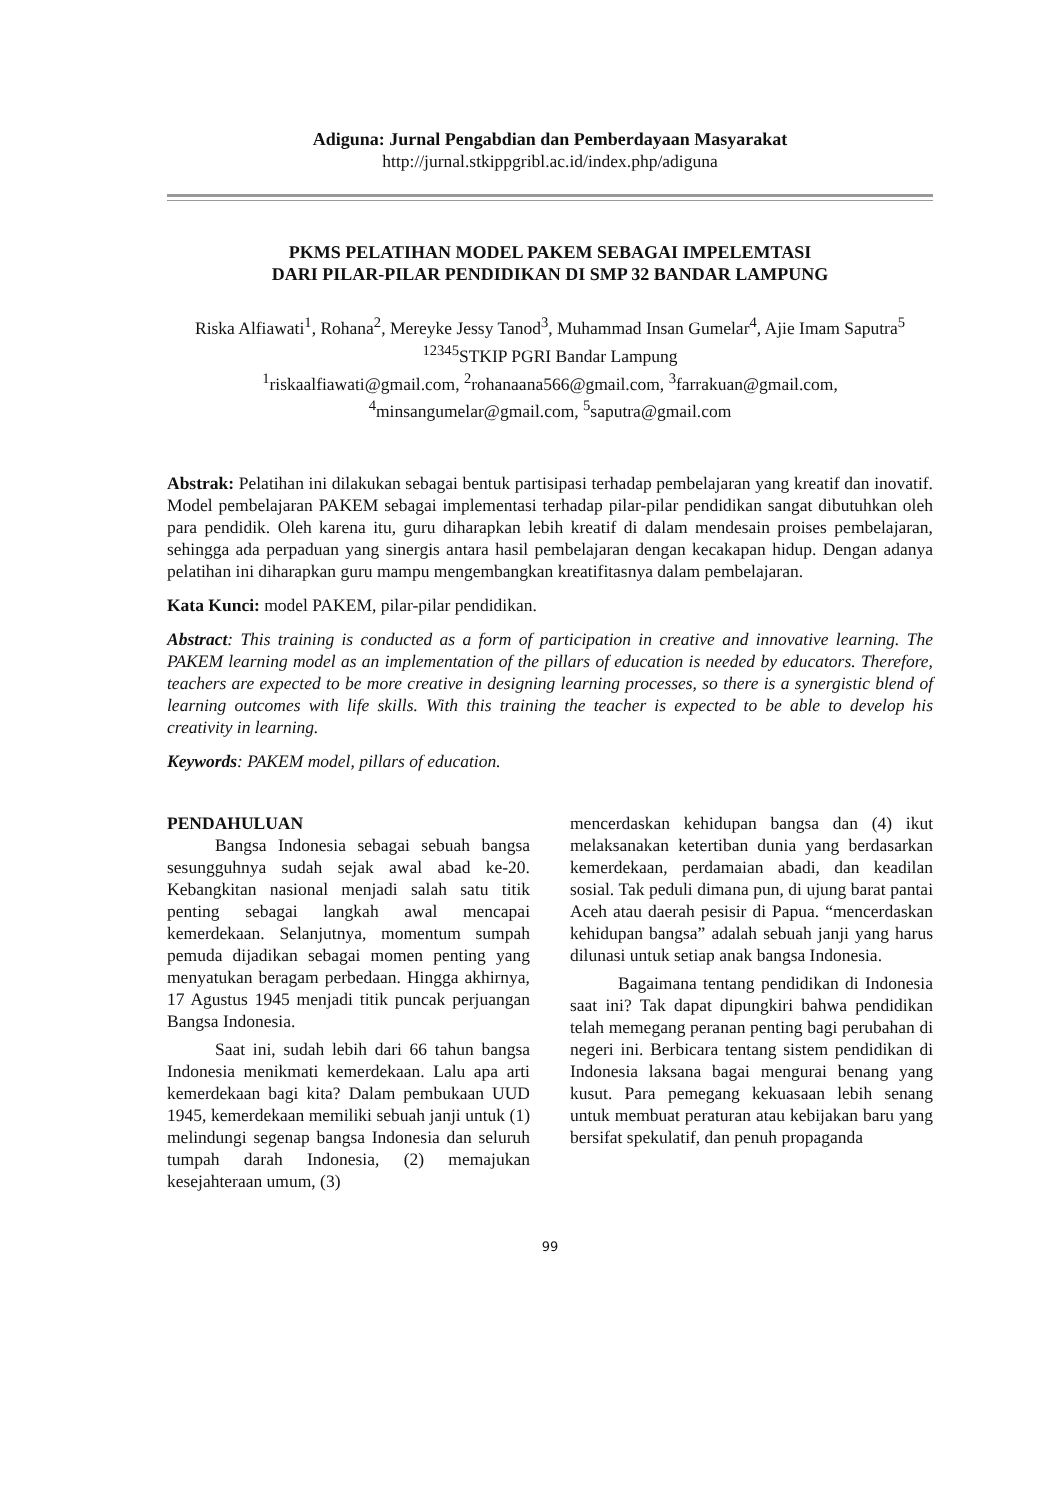Adiguna: Jurnal Pengabdian dan Pemberdayaan Masyarakat
http://jurnal.stkippgribl.ac.id/index.php/adiguna
PKMS PELATIHAN MODEL PAKEM SEBAGAI IMPELEMTASI
DARI PILAR-PILAR PENDIDIKAN DI SMP 32 BANDAR LAMPUNG
Riska Alfiawati<sup>1</sup>, Rohana<sup>2</sup>, Mereyke Jessy Tanod<sup>3</sup>, Muhammad Insan Gumelar<sup>4</sup>, Ajie Imam Saputra<sup>5</sup>
<sup>12345</sup>STKIP PGRI Bandar Lampung
<sup>1</sup> riskaalfiawati@gmail.com, <sup>2</sup>rohanaana566@gmail.com, <sup>3</sup>farrakuan@gmail.com,
<sup>4</sup> minsangumelar@gmail.com, <sup>5</sup>saputra@gmail.com
Abstrak: Pelatihan ini dilakukan sebagai bentuk partisipasi terhadap pembelajaran yang kreatif dan inovatif. Model pembelajaran PAKEM sebagai implementasi terhadap pilar-pilar pendidikan sangat dibutuhkan oleh para pendidik. Oleh karena itu, guru diharapkan lebih kreatif di dalam mendesain proises pembelajaran, sehingga ada perpaduan yang sinergis antara hasil pembelajaran dengan kecakapan hidup. Dengan adanya pelatihan ini diharapkan guru mampu mengembangkan kreatifitasnya dalam pembelajaran.
Kata Kunci: model PAKEM, pilar-pilar pendidikan.
Abstract: This training is conducted as a form of participation in creative and innovative learning. The PAKEM learning model as an implementation of the pillars of education is needed by educators. Therefore, teachers are expected to be more creative in designing learning processes, so there is a synergistic blend of learning outcomes with life skills. With this training the teacher is expected to be able to develop his creativity in learning.
Keywords: PAKEM model, pillars of education.
PENDAHULUAN
Bangsa Indonesia sebagai sebuah bangsa sesungguhnya sudah sejak awal abad ke-20. Kebangkitan nasional menjadi salah satu titik penting sebagai langkah awal mencapai kemerdekaan. Selanjutnya, momentum sumpah pemuda dijadikan sebagai momen penting yang menyatukan beragam perbedaan. Hingga akhirnya, 17 Agustus 1945 menjadi titik puncak perjuangan Bangsa Indonesia.
Saat ini, sudah lebih dari 66 tahun bangsa Indonesia menikmati kemerdekaan. Lalu apa arti kemerdekaan bagi kita? Dalam pembukaan UUD 1945, kemerdekaan memiliki sebuah janji untuk (1) melindungi segenap bangsa Indonesia dan seluruh tumpah darah Indonesia, (2) memajukan kesejahteraan umum, (3)
mencerdaskan kehidupan bangsa dan (4) ikut melaksanakan ketertiban dunia yang berdasarkan kemerdekaan, perdamaian abadi, dan keadilan sosial. Tak peduli dimana pun, di ujung barat pantai Aceh atau daerah pesisir di Papua. “mencerdaskan kehidupan bangsa” adalah sebuah janji yang harus dilunasi untuk setiap anak bangsa Indonesia.
Bagaimana tentang pendidikan di Indonesia saat ini? Tak dapat dipungkiri bahwa pendidikan telah memegang peranan penting bagi perubahan di negeri ini. Berbicara tentang sistem pendidikan di Indonesia laksana bagai mengurai benang yang kusut. Para pemegang kekuasaan lebih senang untuk membuat peraturan atau kebijakan baru yang bersifat spekulatif, dan penuh propaganda
99